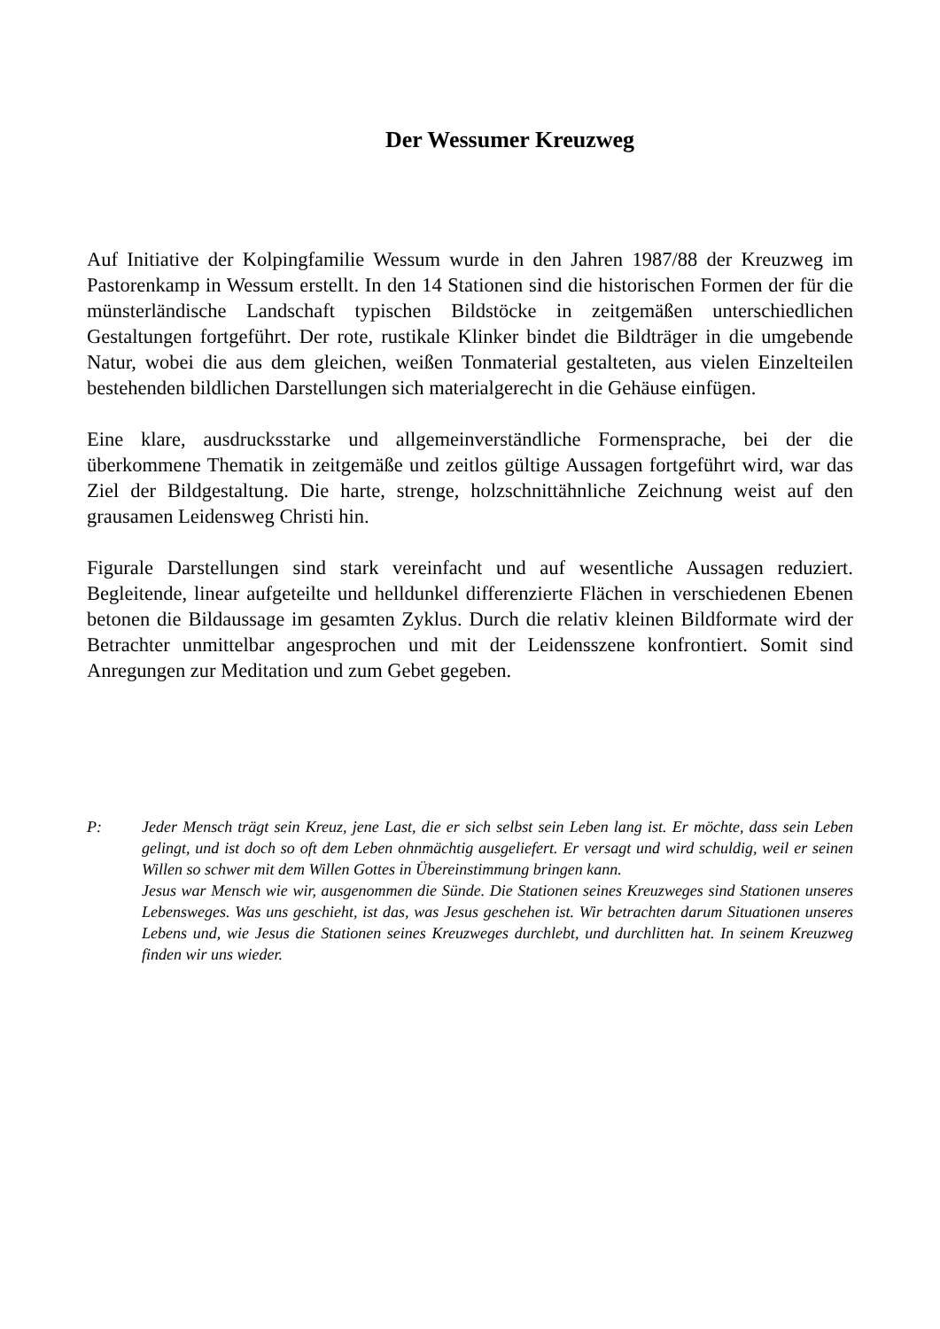Der Wessumer Kreuzweg
Auf Initiative der Kolpingfamilie Wessum wurde in den Jahren 1987/88 der Kreuzweg im Pastorenkamp in Wessum erstellt. In den 14 Stationen sind die historischen Formen der für die münsterländische Landschaft typischen Bildstöcke in zeitgemäßen unterschiedlichen Gestaltungen fortgeführt. Der rote, rustikale Klinker bindet die Bildträger in die umgebende Natur, wobei die aus dem gleichen, weißen Tonmaterial gestalteten, aus vielen Einzelteilen bestehenden bildlichen Darstellungen sich materialgerecht in die Gehäuse einfügen.
Eine klare, ausdrucksstarke und allgemeinverständliche Formensprache, bei der die überkommene Thematik in zeitgemäße und zeitlos gültige Aussagen fortgeführt wird, war das Ziel der Bildgestaltung. Die harte, strenge, holzschnittähnliche Zeichnung weist auf den grausamen Leidensweg Christi hin.
Figurale Darstellungen sind stark vereinfacht und auf wesentliche Aussagen reduziert. Begleitende, linear aufgeteilte und helldunkel differenzierte Flächen in verschiedenen Ebenen betonen die Bildaussage im gesamten Zyklus. Durch die relativ kleinen Bildformate wird der Betrachter unmittelbar angesprochen und mit der Leidensszene konfrontiert. Somit sind Anregungen zur Meditation und zum Gebet gegeben.
P: Jeder Mensch trägt sein Kreuz, jene Last, die er sich selbst sein Leben lang ist. Er möchte, dass sein Leben gelingt, und ist doch so oft dem Leben ohnmächtig ausgeliefert. Er versagt und wird schuldig, weil er seinen Willen so schwer mit dem Willen Gottes in Übereinstimmung bringen kann.
Jesus war Mensch wie wir, ausgenommen die Sünde. Die Stationen seines Kreuzweges sind Stationen unseres Lebensweges. Was uns geschieht, ist das, was Jesus geschehen ist. Wir betrachten darum Situationen unseres Lebens und, wie Jesus die Stationen seines Kreuzweges durchlebt, und durchlitten hat. In seinem Kreuzweg finden wir uns wieder.